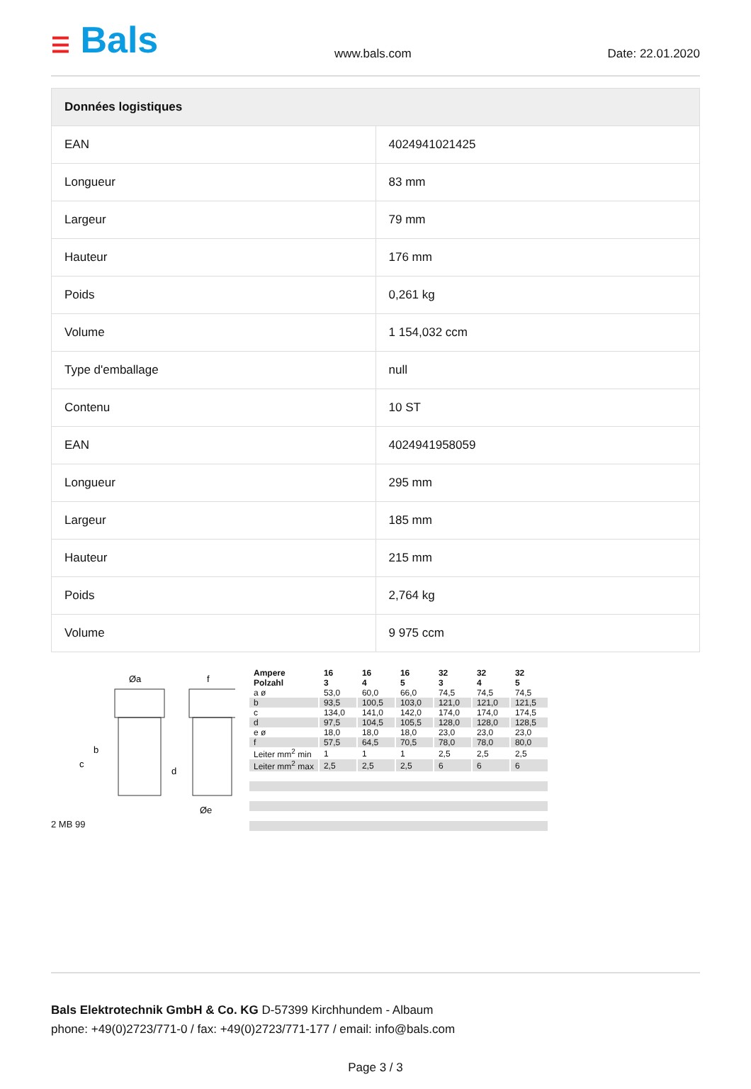☰ Bals
www.bals.com
Date: 22.01.2020
| Données logistiques | |
| --- | --- |
| EAN | 4024941021425 |
| Longueur | 83 mm |
| Largeur | 79 mm |
| Hauteur | 176 mm |
| Poids | 0,261 kg |
| Volume | 1 154,032 ccm |
| Type d'emballage | null |
| Contenu | 10 ST |
| EAN | 4024941958059 |
| Longueur | 295 mm |
| Largeur | 185 mm |
| Hauteur | 215 mm |
| Poids | 2,764 kg |
| Volume | 9 975 ccm |
Øa
f
b
c
d
Øe
2 MB 99
| Ampere Polzahl | 16 3 | 16 4 | 16 5 | 32 3 | 32 4 | 32 5 |
| a ø | 53,0 | 60,0 | 66,0 | 74,5 | 74,5 | 74,5 |
| b | 93,5 | 100,5 | 103,0 | 121,0 | 121,0 | 121,5 |
| c | 134,0 | 141,0 | 142,0 | 174,0 | 174,0 | 174,5 |
| d | 97,5 | 104,5 | 105,5 | 128,0 | 128,0 | 128,5 |
| e ø | 18,0 | 18,0 | 18,0 | 23,0 | 23,0 | 23,0 |
| f | 57,5 | 64,5 | 70,5 | 78,0 | 78,0 | 80,0 |
| Leiter mm<sup>2</sup> min | 1 | 1 | 1 | 2,5 | 2,5 | 2,5 |
| Leiter mm<sup>2</sup> max | 2,5 | 2,5 | 2,5 | 6 | 6 | 6 |
Bals Elektrotechnik GmbH & Co. KG D-57399 Kirchhundem - Albaum
phone: +49(0)2723/771-0 / fax: +49(0)2723/771-177 / email: info@bals.com
Page 3 / 3